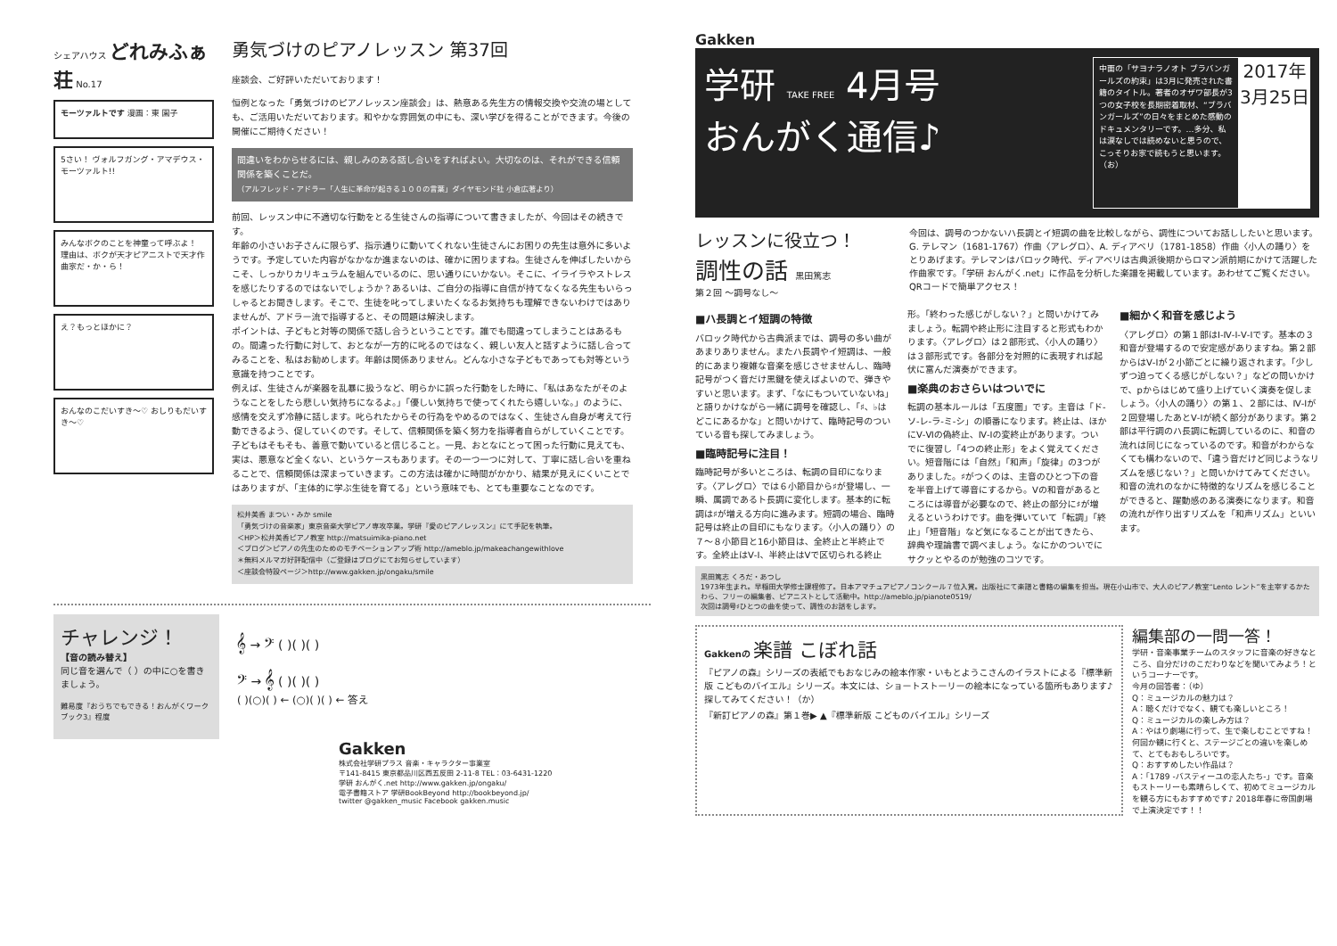シェアハウス どれみふぁ荘 No.17
モーツァルトです 漫画：東 園子
5さい！ ヴォルフガング・アマデウス・モーツァルト!!
みんなボクのことを神童って呼ぶよ！ 理由は、ボクが天才ピアニストで天才作曲家だ・か・ら！
え？もっとほかに？
おんなのこだいすき～♡ おしりもだいすき～♡
勇気づけのピアノレッスン 第37回
座談会、ご好評いただいております！
恒例となった「勇気づけのピアノレッスン座談会」は、熱意ある先生方の情報交換や交流の場としても、ご活用いただいております。和やかな雰囲気の中にも、深い学びを得ることができます。今後の開催にご期待ください！
間違いをわからせるには、親しみのある話し合いをすればよい。大切なのは、それができる信頼関係を築くことだ。
（アルフレッド・アドラー「人生に革命が起きる１００の言葉」ダイヤモンド社 小倉広著より）
前回、レッスン中に不適切な行動をとる生徒さんの指導について書きましたが、今回はその続きです。
年齢の小さいお子さんに限らず、指示通りに動いてくれない生徒さんにお困りの先生は意外に多いようです。予定していた内容がなかなか進まないのは、確かに困りますね。生徒さんを伸ばしたいからこそ、しっかりカリキュラムを組んでいるのに、思い通りにいかない。そこに、イライラやストレスを感じたりするのではないでしょうか？あるいは、ご自分の指導に自信が持てなくなる先生もいらっしゃるとお聞きします。そこで、生徒を叱ってしまいたくなるお気持ちも理解できないわけではありませんが、アドラー流で指導すると、その問題は解決します。
ポイントは、子どもと対等の関係で話し合うということです。誰でも間違ってしまうことはあるもの。間違った行動に対して、おとなが一方的に叱るのではなく、親しい友人と話すように話し合ってみることを、私はお勧めします。年齢は関係ありません。どんな小さな子どもであっても対等という意識を持つことです。
例えば、生徒さんが楽器を乱暴に扱うなど、明らかに誤った行動をした時に、「私はあなたがそのようなことをしたら悲しい気持ちになるよ。」「優しい気持ちで使ってくれたら嬉しいな。」のように、感情を交えず冷静に話します。叱られたからその行為をやめるのではなく、生徒さん自身が考えて行動できるよう、促していくのです。そして、信頼関係を築く努力を指導者自らがしていくことです。子どもはそもそも、善意で動いていると信じること。一見、おとなにとって困った行動に見えても、実は、悪意など全くない、というケースもあります。その一つ一つに対して、丁寧に話し合いを重ねることで、信頼関係は深まっていきます。この方法は確かに時間がかかり、結果が見えにくいことではありますが、「主体的に学ぶ生徒を育てる」という意味でも、とても重要なことなのです。
松井美香 まつい・みか smile
「勇気づけの音楽家」東京音楽大学ピアノ専攻卒業。学研『愛のピアノレッスン』にて手記を執筆。
＜HP＞松井美香ピアノ教室 http://matsuimika-piano.net
＜ブログ＞ピアノの先生のためのモチベーションアップ術 http://ameblo.jp/makeachangewithlove
＊無料メルマガ好評配信中（ご登録はブログにてお知らせしています）
＜座談会特設ページ＞http://www.gakken.jp/ongaku/smile
チャレンジ！
【音の読み替え】
同じ音を選んで（ ）の中に○を書きましょう。
難易度『おうちでもできる！おんがくワークブック3』程度
𝄞 → 𝄢 ( )( )( )
𝄢 → 𝄞 ( )( )( )
( )(○)( ) ← (○)( )( ) ← 答え
Gakken
株式会社学研プラス 音楽・キャラクター事業室
〒141-8415 東京都品川区西五反田 2-11-8 TEL：03-6431-1220
学研 おんがく.net http://www.gakken.jp/ongaku/
電子書籍ストア 学研BookBeyond http://bookbeyond.jp/
twitter @gakken_music Facebook gakken.music
Gakken
学研 TAKE FREE 4月号
おんがく通信♪
中面の「サヨナラノオト ブラバンガールズの約束」は3月に発売された書籍のタイトル。著者のオザワ部長が3つの女子校を長期密着取材、“ブラバンガールズ”の日々をまとめた感動のドキュメンタリーです。…多分、私は涙なしでは読めないと思うので、こっそりお家で読もうと思います。（お）
2017年3月25日
レッスンに役立つ！
調性の話 黒田篤志
第２回 ～調号なし～
今回は、調号のつかないハ長調とイ短調の曲を比較しながら、調性についてお話ししたいと思います。G. テレマン（1681-1767）作曲〈アレグロ〉、A. ディアベリ（1781-1858）作曲〈小人の踊り〉をとりあげます。テレマンはバロック時代、ディアベリは古典派後期からロマン派前期にかけて活躍した作曲家です。「学研 おんがく.net」に作品を分析した楽譜を掲載しています。あわせてご覧ください。 QRコードで簡単アクセス！
■ハ長調とイ短調の特徴
バロック時代から古典派までは、調号の多い曲があまりありません。またハ長調やイ短調は、一般的にあまり複雑な音楽を感じさせませんし、臨時記号がつく音だけ黒鍵を使えばよいので、弾きやすいと思います。まず、「なにもついていないね」と語りかけながら一緒に調号を確認し、「♯、♭はどこにあるかな」と問いかけて、臨時記号のついている音も探してみましょう。
■臨時記号に注目！
臨時記号が多いところは、転調の目印になります。〈アレグロ〉では６小節目から♯が登場し、一瞬、属調であるト長調に変化します。基本的に転調は♯が増える方向に進みます。短調の場合、臨時記号は終止の目印にもなります。〈小人の踊り〉の７～８小節目と16小節目は、全終止と半終止です。全終止はⅤ-Ⅰ、半終止はⅤで区切られる終止形。「終わった感じがしない？」と問いかけてみましょう。転調や終止形に注目すると形式もわかります。〈アレグロ〉は２部形式、〈小人の踊り〉は３部形式です。各部分を対照的に表現すれば起伏に富んだ演奏ができます。
■楽典のおさらいはついでに
転調の基本ルールは「五度圏」です。主音は「ド-ソ-レ-ラ-ミ-シ」の順番になります。終止は、ほかにⅤ-Ⅵの偽終止、Ⅳ-Ⅰの変終止があります。ついでに復習し「4つの終止形」をよく覚えてください。短音階には「自然」「和声」「旋律」の3つがありました。♯がつくのは、主音のひとつ下の音を半音上げて導音にするから。Ⅴの和音があるところには導音が必要なので、終止の部分に♯が増えるというわけです。曲を弾いていて「転調」「終止」「短音階」など気になることが出てきたら、辞典や理論書で調べましょう。なにかのついでにサクッとやるのが勉強のコツです。
■細かく和音を感じよう
〈アレグロ〉の第１部はⅠ-Ⅳ-Ⅰ-Ⅴ-Ⅰです。基本の３和音が登場するので安定感がありますね。第２部からはⅤ-Ⅰが２小節ごとに繰り返されます。「少しずつ迫ってくる感じがしない？」などの問いかけで、pからはじめて盛り上げていく演奏を促しましょう。〈小人の踊り〉の第１、２部には、Ⅳ-Ⅰが２回登場したあとⅤ-Ⅰが続く部分があります。第２部は平行調のハ長調に転調しているのに、和音の流れは同じになっているのです。和音がわからなくても構わないので、「違う音だけど同じようなリズムを感じない？」と問いかけてみてください。和音の流れのなかに特徴的なリズムを感じることができると、躍動感のある演奏になります。和音の流れが作り出すリズムを「和声リズム」といいます。
黒田篤志 くろだ・あつし
1973年生まれ。早稲田大学修士課程修了。日本アマチュアピアノコンクール７位入賞。出版社にて楽譜と書籍の編集を担当。現在小山市で、大人のピアノ教室“Lento レント”を主宰するかたわら、フリーの編集者、ピアニストとして活動中。http://ameblo.jp/pianote0519/
次回は調号♯ひとつの曲を使って、調性のお話をします。
Gakkenの 楽譜 こぼれ話
『ピアノの森』シリーズの表紙でもおなじみの絵本作家・いもとようこさんのイラストによる『標準新版 こどものバイエル』シリーズ。本文には、ショートストーリーの絵本になっている箇所もあります♪探してみてください！（か）
『新訂ピアノの森』第１巻▶ ▲『標準新版 こどものバイエル』シリーズ
編集部の一問一答！
学研・音楽事業チームのスタッフに音楽の好きなところ、自分だけのこだわりなどを聞いてみよう！というコーナーです。
今月の回答者：（ゆ）
Q：ミュージカルの魅力は？
A：聴くだけでなく、観ても楽しいところ！
Q：ミュージカルの楽しみ方は？
A：やはり劇場に行って、生で楽しむことですね！何回か観に行くと、ステージごとの違いを楽しめて、とてもおもしろいです。
Q：おすすめしたい作品は？
A：「1789 -バスティーユの恋人たち-」です。音楽もストーリーも素晴らしくて、初めてミュージカルを観る方にもおすすめです♪ 2018年春に帝国劇場で上演決定です！！